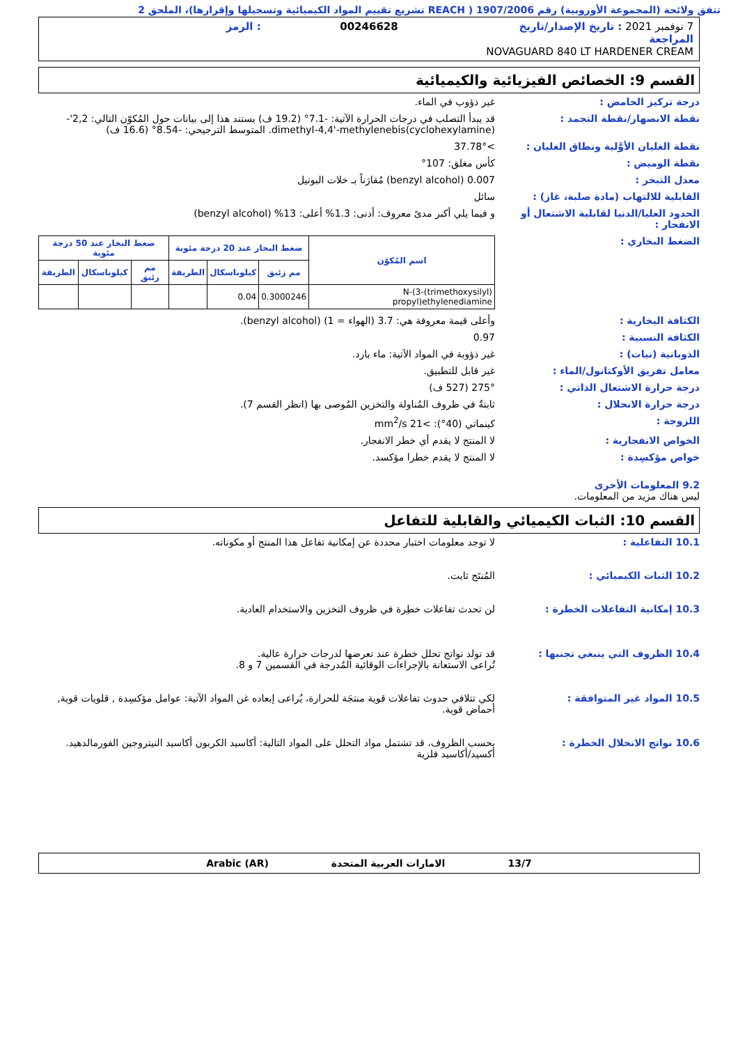تتفق ولائحة (المجموعة الأوروبية) رقم 1907/2006 ( REACH تشريع تقييم المواد الكيميائية وتسجيلها وإقرارها)، الملحق 2
7 نوفمبر 2021 : تاريخ الإصدار/تاريخ المراجعة
00246628
: الرمز
NOVAGUARD 840 LT HARDENER CREAM
القسم 9: الخصائص الفيزيائية والكيميائية
درجة تركيز الحامض :
غير ذؤوب في الماء.
نقطة الانصهار/نقطة التجمد :
قد يبدأ التصلب في درجات الحرارة الآتية: -7.1° (19.2 ف) يستند هذا إلى بيانات حول المُكوّن التالي: 2,2'-dimethyl-4,4'-methylenebis(cyclohexylamine). المتوسط الترجيحي: -8.54° (16.6 ف)
نقطة الغليان الأوَّلية ونطاق الغليان :
>37.78°
نقطة الوميض :
كأس مغلق: 107°
معدل التبخر :
0.007 (benzyl alcohol) مُقارَناً بـ خلات البوتيل
القابلية للالتهاب (مادة صلبة، غاز) :
سائل
الحدود العليا/الدنيا لقابلية الاشتعال أو الانفجار :
و فيما يلي أكبر مدىً معروف: أدنى: 1.3% أعلى: 13% (benzyl alcohol)
الضغط البخاري :
| اسم المُكوّن | ضغط البخار عند 20 درجة مئوية | | | ضغط البخار عند 50 درجة مئوية | | |
| --- | --- | --- | --- | --- | --- | --- |
| | مم زئبق | كيلوباسكال | الطريقة | مم زئبق | كيلوباسكال | الطريقة |
| N-(3-(trimethoxysilyl) propyl)ethylenediamine | 0.3000246 | 0.04 | | | | |
الكثافة البخارية :
وأعلى قيمة معروفة هي: 3.7 (الهواء = 1) (benzyl alcohol).
الكثافة النسبية :
0.97
الذوبانية (نيات) :
غير ذؤوبة في المواد الآتية: ماء بارد.
معامل تفريق الأوكتانول/الماء :
غير قابل للتطبيق.
درجة حرارة الاشتعال الذاتي :
275° (527 ف)
درجة حرارة الانحلال :
ثابتةٌ في ظروف المُناولة والتخزين المُوصى بها (انظر القسم 7).
اللزوجة :
كينماتي (40°): >21 mm<sup>2</sup>/s
الخواص الانفجارية :
لا المنتج لا يقدم أي خطر الانفجار.
خواص مؤكسِدة :
لا المنتج لا يقدم خطرا مؤكسد.
9.2 المعلومات الأخرى
ليس هناك مزيد من المعلومات.
القسم 10: الثبات الكيميائي والقابلية للتفاعل
10.1 التفاعلية :
لا توجد معلومات اختبار محددة عن إمكانية تفاعل هذا المنتج أو مكوناته.
10.2 الثبات الكيميائي :
المُنتَج ثابت.
10.3 إمكانية التفاعلات الخطرة :
لن تحدث تفاعلات خطِرة في ظروف التخزين والاستخدام العادية.
10.4 الظروف التي ينبغي تجنبها :
قد تولد نواتج تحلل خطرة عند تعرضها لدرجات حرارة عالية.
تُراعى الاستعانة بالإجراءات الوقائية المُدرجة في القسمين 7 و 8.
10.5 المواد غير المتوافقة :
لكي تتلافي حدوث تفاعلات قوية منتجَة للحرارة، يُراعى إبعاده غن المواد الآتية: عوامل مؤكسِدة , قلويات قوية, أحماض قوية.
10.6 نواتج الانحلال الخطرة :
بحسب الظروف، قد تشتمل مواد التحلل على المواد التالية: أكاسيد الكربون أكاسيد النيتروجين الفورمالدهيد. أكسيد/أكاسيد فلزية
13/7 الامارات العربية المتحدة Arabic (AR)